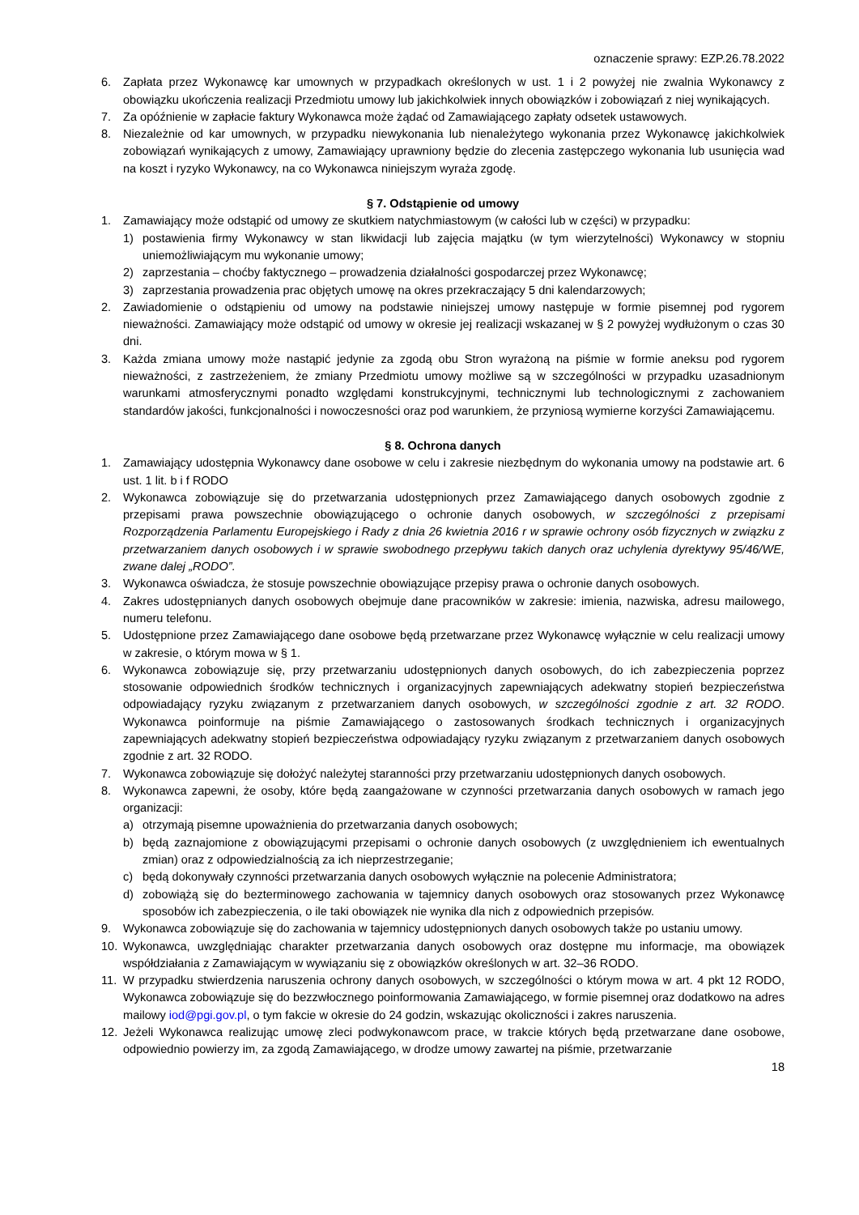oznaczenie sprawy: EZP.26.78.2022
6. Zapłata przez Wykonawcę kar umownych w przypadkach określonych w ust. 1 i 2 powyżej nie zwalnia Wykonawcy z obowiązku ukończenia realizacji Przedmiotu umowy lub jakichkolwiek innych obowiązków i zobowiązań z niej wynikających.
7. Za opóźnienie w zapłacie faktury Wykonawca może żądać od Zamawiającego zapłaty odsetek ustawowych.
8. Niezależnie od kar umownych, w przypadku niewykonania lub nienależytego wykonania przez Wykonawcę jakichkolwiek zobowiązań wynikających z umowy, Zamawiający uprawniony będzie do zlecenia zastępczego wykonania lub usunięcia wad na koszt i ryzyko Wykonawcy, na co Wykonawca niniejszym wyraża zgodę.
§ 7. Odstąpienie od umowy
1. Zamawiający może odstąpić od umowy ze skutkiem natychmiastowym (w całości lub w części) w przypadku:
1) postawienia firmy Wykonawcy w stan likwidacji lub zajęcia majątku (w tym wierzytelności) Wykonawcy w stopniu uniemożliwiającym mu wykonanie umowy;
2) zaprzestania – choćby faktycznego – prowadzenia działalności gospodarczej przez Wykonawcę;
3) zaprzestania prowadzenia prac objętych umowę na okres przekraczający 5 dni kalendarzowych;
2. Zawiadomienie o odstąpieniu od umowy na podstawie niniejszej umowy następuje w formie pisemnej pod rygorem nieważności. Zamawiający może odstąpić od umowy w okresie jej realizacji wskazanej w § 2 powyżej wydłużonym o czas 30 dni.
3. Każda zmiana umowy może nastąpić jedynie za zgodą obu Stron wyrażoną na piśmie w formie aneksu pod rygorem nieważności, z zastrzeżeniem, że zmiany Przedmiotu umowy możliwe są w szczególności w przypadku uzasadnionym warunkami atmosferycznymi ponadto względami konstrukcyjnymi, technicznymi lub technologicznymi z zachowaniem standardów jakości, funkcjonalności i nowoczesności oraz pod warunkiem, że przyniosą wymierne korzyści Zamawiającemu.
§ 8. Ochrona danych
1. Zamawiający udostępnia Wykonawcy dane osobowe w celu i zakresie niezbędnym do wykonania umowy na podstawie art. 6 ust. 1 lit. b i f RODO
2. Wykonawca zobowiązuje się do przetwarzania udostępnionych przez Zamawiającego danych osobowych zgodnie z przepisami prawa powszechnie obowiązującego o ochronie danych osobowych, w szczególności z przepisami Rozporządzenia Parlamentu Europejskiego i Rady z dnia 26 kwietnia 2016 r w sprawie ochrony osób fizycznych w związku z przetwarzaniem danych osobowych i w sprawie swobodnego przepływu takich danych oraz uchylenia dyrektywy 95/46/WE, zwane dalej „RODO”.
3. Wykonawca oświadcza, że stosuje powszechnie obowiązujące przepisy prawa o ochronie danych osobowych.
4. Zakres udostępnianych danych osobowych obejmuje dane pracowników w zakresie: imienia, nazwiska, adresu mailowego, numeru telefonu.
5. Udostępnione przez Zamawiającego dane osobowe będą przetwarzane przez Wykonawcę wyłącznie w celu realizacji umowy w zakresie, o którym mowa w § 1.
6. Wykonawca zobowiązuje się, przy przetwarzaniu udostępnionych danych osobowych, do ich zabezpieczenia poprzez stosowanie odpowiednich środków technicznych i organizacyjnych zapewniających adekwatny stopień bezpieczeństwa odpowiadający ryzyku związanym z przetwarzaniem danych osobowych, w szczególności zgodnie z art. 32 RODO. Wykonawca poinformuje na piśmie Zamawiającego o zastosowanych środkach technicznych i organizacyjnych zapewniających adekwatny stopień bezpieczeństwa odpowiadający ryzyku związanym z przetwarzaniem danych osobowych zgodnie z art. 32 RODO.
7. Wykonawca zobowiązuje się dołożyć należytej staranności przy przetwarzaniu udostępnionych danych osobowych.
8. Wykonawca zapewni, że osoby, które będą zaangażowane w czynności przetwarzania danych osobowych w ramach jego organizacji:
a) otrzymają pisemne upoważnienia do przetwarzania danych osobowych;
b) będą zaznajomione z obowiązującymi przepisami o ochronie danych osobowych (z uwzględnieniem ich ewentualnych zmian) oraz z odpowiedzialnością za ich nieprzestrzeganie;
c) będą dokonywały czynności przetwarzania danych osobowych wyłącznie na polecenie Administratora;
d) zobowiążą się do bezterminowego zachowania w tajemnicy danych osobowych oraz stosowanych przez Wykonawcę sposobów ich zabezpieczenia, o ile taki obowiązek nie wynika dla nich z odpowiednich przepisów.
9. Wykonawca zobowiązuje się do zachowania w tajemnicy udostępnionych danych osobowych także po ustaniu umowy.
10. Wykonawca, uwzględniając charakter przetwarzania danych osobowych oraz dostępne mu informacje, ma obowiązek współdziałania z Zamawiającym w wywiązaniu się z obowiązków określonych w art. 32–36 RODO.
11. W przypadku stwierdzenia naruszenia ochrony danych osobowych, w szczególności o którym mowa w art. 4 pkt 12 RODO, Wykonawca zobowiązuje się do bezzwłocznego poinformowania Zamawiającego, w formie pisemnej oraz dodatkowo na adres mailowy iod@pgi.gov.pl, o tym fakcie w okresie do 24 godzin, wskazując okoliczności i zakres naruszenia.
12. Jeżeli Wykonawca realizując umowę zleci podwykonawcom prace, w trakcie których będą przetwarzane dane osobowe, odpowiednio powierzy im, za zgodą Zamawiającego, w drodze umowy zawartej na piśmie, przetwarzanie
18